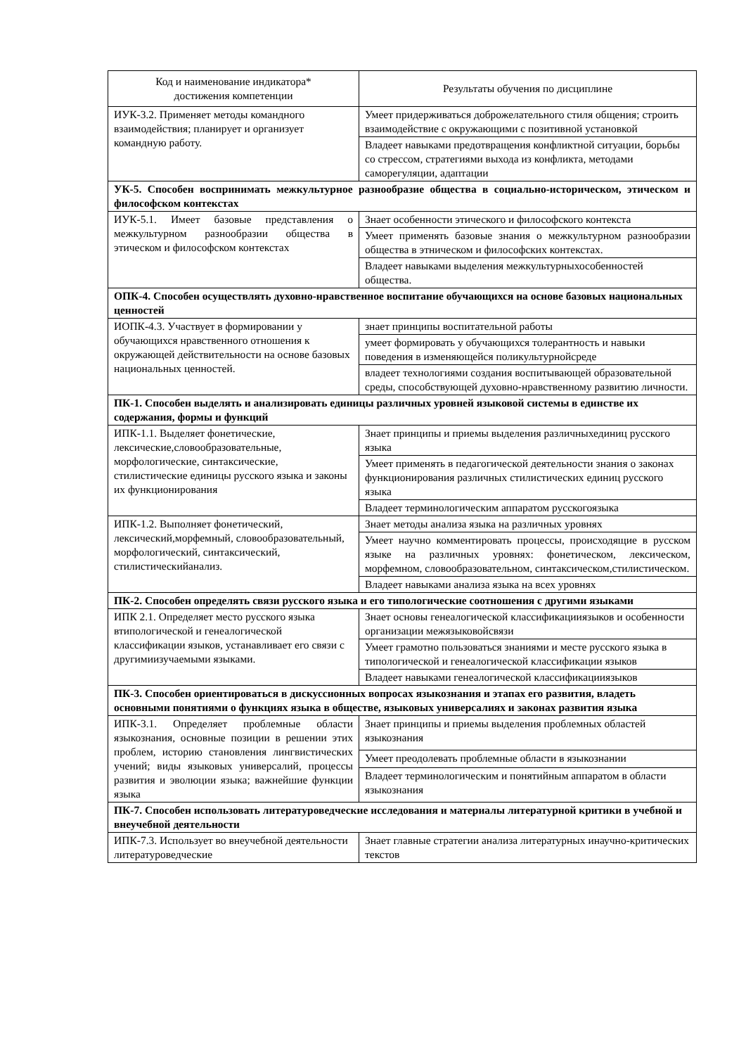| Код и наименование индикатора* достижения компетенции | Результаты обучения по дисциплине |
| --- | --- |
| ИУК-3.2. Применяет методы командного взаимодействия; планирует и организует командную работу. | Умеет придерживаться доброжелательного стиля общения; строить взаимодействие с окружающими с позитивной установкой |
| | Владеет навыками предотвращения конфликтной ситуации, борьбы со стрессом, стратегиями выхода из конфликта, методами саморегуляции, адаптации |
| УК-5. Способен воспринимать межкультурное разнообразие общества в социально-историческом, этическом и философском контекстах | |
| ИУК-5.1. Имеет базовые представления о межкультурном разнообразии общества в этическом и философском контекстах | Знает особенности этического и философского контекста |
| | Умеет применять базовые знания о межкультурном разнообразии общества в этническом и философских контекстах. |
| | Владеет навыками выделения межкультурныхособенностей общества. |
| ОПК-4. Способен осуществлять духовно-нравственное воспитание обучающихся на основе базовых национальных ценностей | |
| ИОПК-4.3. Участвует в формировании у обучающихся нравственного отношения к окружающей действительности на основе базовых национальных ценностей. | знает принципы воспитательной работы |
| | умеет формировать у обучающихся толерантность и навыки поведения в изменяющейся поликультурнойсреде |
| | владеет технологиями создания воспитывающей образовательной среды, способствующей духовно-нравственному развитию личности. |
| ПК-1. Способен выделять и анализировать единицы различных уровней языковой системы в единстве их содержания, формы и функций | |
| ИПК-1.1. Выделяет фонетические, лексические,словообразовательные, морфологические, синтаксические, стилистические единицы русского языка и законы их функционирования | Знает принципы и приемы выделения различныхединиц русского языка |
| | Умеет применять в педагогической деятельности знания о законах функционирования различных стилистических единиц русского языка |
| | Владеет терминологическим аппаратом русскогоязыка |
| ИПК-1.2. Выполняет фонетический, лексический,морфемный, словообразовательный, морфологический, синтаксический, стилистическийанализ. | Знает методы анализа языка на различных уровнях |
| | Умеет научно комментировать процессы, происходящие в русском языке на различных уровнях: фонетическом, лексическом, морфемном, словообразовательном, синтаксическом,стилистическом. |
| | Владеет навыками анализа языка на всех уровнях |
| ПК-2. Способен определять связи русского языка и его типологические соотношения с другими языками | |
| ИПК 2.1. Определяет место русского языка втипологической и генеалогической классификации языков, устанавливает его связи с другимиизучаемыми языками. | Знает основы генеалогической классификацииязыков и особенности организации межязыковойсвязи |
| | Умеет грамотно пользоваться знаниями и месте русского языка в типологической и генеалогической классификации языков |
| | Владеет навыками генеалогической классификацииязыков |
| ПК-3. Способен ориентироваться в дискуссионных вопросах языкознания и этапах его развития, владеть основными понятиями о функциях языка в обществе, языковых универсалиях и законах развития языка | |
| ИПК-3.1. Определяет проблемные области языкознания, основные позиции в решении этих проблем, историю становления лингвистических учений; виды языковых универсалий, процессы развития и эволюции языка; важнейшие функции языка | Знает принципы и приемы выделения проблемных областей языкознания |
| | Умеет преодолевать проблемные области в языкознании |
| | Владеет терминологическим и понятийным аппаратом в области языкознания |
| ПК-7. Способен использовать литературоведческие исследования и материалы литературной критики в учебной и внеучебной деятельности | |
| ИПК-7.3. Использует во внеучебной деятельности литературоведческие | Знает главные стратегии анализа литературных инаучно-критических текстов |